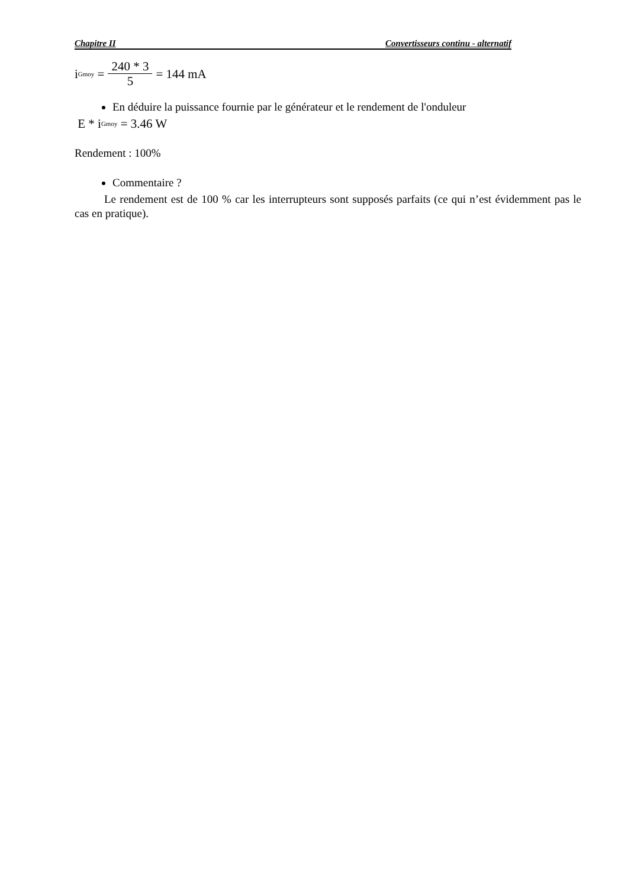Chapitre II Convertisseurs continu - alternatif
i<sub>Gmoy</sub> = 240 * 3 5 = 144 mA
En déduire la puissance fournie par le générateur et le rendement de l'onduleur
E * i<sub>Gmoy</sub> = 3.46 W
Rendement : 100%
Commentaire ?
Le rendement est de 100 % car les interrupteurs sont supposés parfaits (ce qui n’est évidemment pas le cas en pratique).